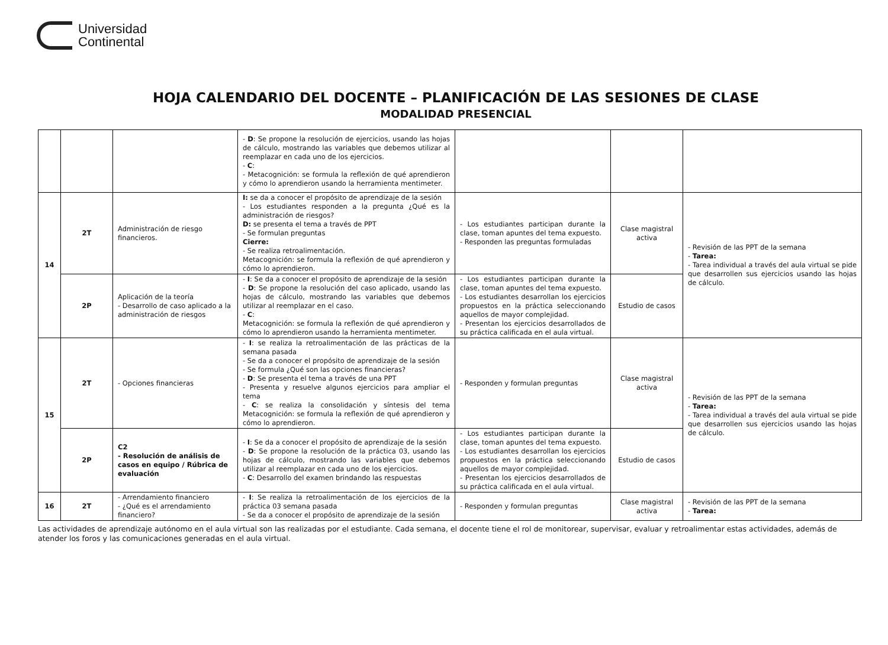Universidad
Continental
HOJA CALENDARIO DEL DOCENTE – PLANIFICACIÓN DE LAS SESIONES DE CLASE
MODALIDAD PRESENCIAL
| | | | - D : Se propone la resolución de ejercicios, usando las hojas de cálculo, mostrando las variables que debemos utilizar al reemplazar en cada uno de los ejercicios. - C : - Metacognición: se formula la reflexión de qué aprendieron y cómo lo aprendieron usando la herramienta mentimeter. | | | |
| 14 | 2T | Administración de riesgo financieros. | I: se da a conocer el propósito de aprendizaje de la sesión - Los estudiantes responden a la pregunta ¿Qué es la administración de riesgos? D: se presenta el tema a través de PPT - Se formulan preguntas Cierre: - Se realiza retroalimentación. Metacognición: se formula la reflexión de qué aprendieron y cómo lo aprendieron. | - Los estudiantes participan durante la clase, toman apuntes del tema expuesto. - Responden las preguntas formuladas | Clase magistral activa | - Revisión de las PPT de la semana - Tarea: - Tarea individual a través del aula virtual se pide que desarrollen sus ejercicios usando las hojas de cálculo. |
| | 2P | Aplicación de la teoría - Desarrollo de caso aplicado a la administración de riesgos | - I : Se da a conocer el propósito de aprendizaje de la sesión - D : Se propone la resolución del caso aplicado, usando las hojas de cálculo, mostrando las variables que debemos utilizar al reemplazar en el caso. - C : Metacognición: se formula la reflexión de qué aprendieron y cómo lo aprendieron usando la herramienta mentimeter. | - Los estudiantes participan durante la clase, toman apuntes del tema expuesto. - Los estudiantes desarrollan los ejercicios propuestos en la práctica seleccionando aquellos de mayor complejidad. - Presentan los ejercicios desarrollados de su práctica calificada en el aula virtual. | Estudio de casos | |
| 15 | 2T | - Opciones financieras | - I : se realiza la retroalimentación de las prácticas de la semana pasada - Se da a conocer el propósito de aprendizaje de la sesión - Se formula ¿Qué son las opciones financieras? - D : Se presenta el tema a través de una PPT - Presenta y resuelve algunos ejercicios para ampliar el tema - C : se realiza la consolidación y síntesis del tema Metacognición: se formula la reflexión de qué aprendieron y cómo lo aprendieron. | - Responden y formulan preguntas | Clase magistral activa | - Revisión de las PPT de la semana - Tarea: - Tarea individual a través del aula virtual se pide que desarrollen sus ejercicios usando las hojas de cálculo. |
| | 2P | C2 - Resolución de análisis de casos en equipo / Rúbrica de evaluación | - I : Se da a conocer el propósito de aprendizaje de la sesión - D : Se propone la resolución de la práctica 03, usando las hojas de cálculo, mostrando las variables que debemos utilizar al reemplazar en cada uno de los ejercicios. - C : Desarrollo del examen brindando las respuestas | - Los estudiantes participan durante la clase, toman apuntes del tema expuesto. - Los estudiantes desarrollan los ejercicios propuestos en la práctica seleccionando aquellos de mayor complejidad. - Presentan los ejercicios desarrollados de su práctica calificada en el aula virtual. | Estudio de casos | |
| 16 | 2T | - Arrendamiento financiero - ¿Qué es el arrendamiento financiero? | - I : Se realiza la retroalimentación de los ejercicios de la práctica 03 semana pasada - Se da a conocer el propósito de aprendizaje de la sesión | - Responden y formulan preguntas | Clase magistral activa | - Revisión de las PPT de la semana - Tarea: |
Las actividades de aprendizaje autónomo en el aula virtual son las realizadas por el estudiante. Cada semana, el docente tiene el rol de monitorear, supervisar, evaluar y retroalimentar estas actividades, además de atender los foros y las comunicaciones generadas en el aula virtual.